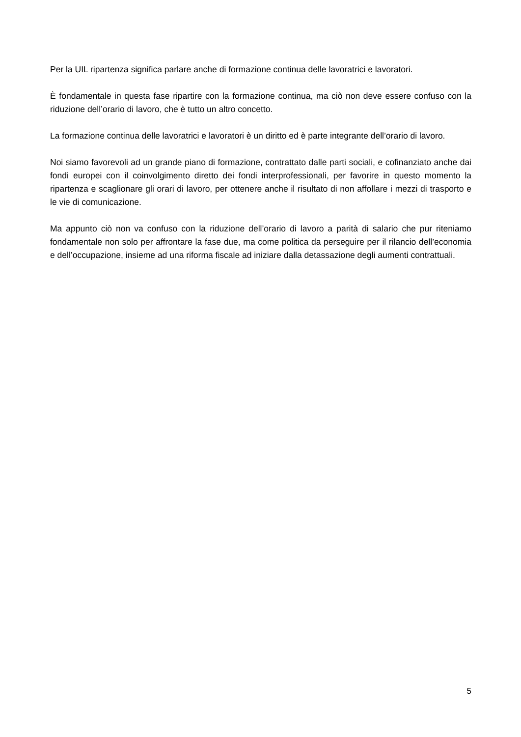Per la UIL ripartenza significa parlare anche di formazione continua delle lavoratrici e lavoratori.
È fondamentale in questa fase ripartire con la formazione continua, ma ciò non deve essere confuso con la riduzione dell’orario di lavoro, che è tutto un altro concetto.
La formazione continua delle lavoratrici e lavoratori è un diritto ed è parte integrante dell’orario di lavoro.
Noi siamo favorevoli ad un grande piano di formazione, contrattato dalle parti sociali, e cofinanziato anche dai fondi europei con il coinvolgimento diretto dei fondi interprofessionali, per favorire in questo momento la ripartenza e scaglionare gli orari di lavoro, per ottenere anche il risultato di non affollare i mezzi di trasporto e le vie di comunicazione.
Ma appunto ciò non va confuso con la riduzione dell’orario di lavoro a parità di salario che pur riteniamo fondamentale non solo per affrontare la fase due, ma come politica da perseguire per il rilancio dell’economia e dell’occupazione, insieme ad una riforma fiscale ad iniziare dalla detassazione degli aumenti contrattuali.
5